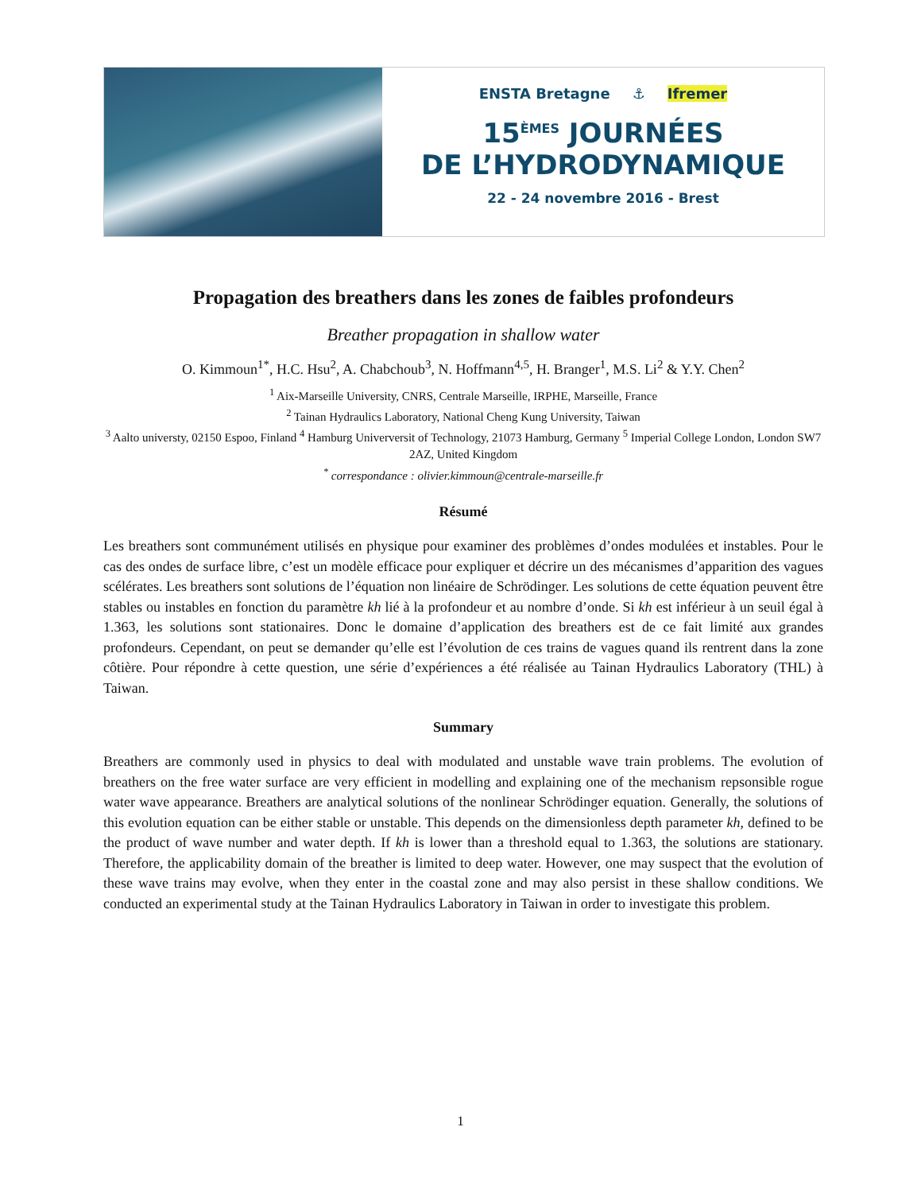ENSTA Bretagne ⚓ Ifremer
15<sup>ÈMES</sup> JOURNÉES
DE L’HYDRODYNAMIQUE
22 - 24 novembre 2016 - Brest
Propagation des breathers dans les zones de faibles profondeurs
Breather propagation in shallow water
O. Kimmoun<sup>1*</sup>, H.C. Hsu<sup>2</sup>, A. Chabchoub<sup>3</sup>, N. Hoffmann<sup>4,5</sup>, H. Branger<sup>1</sup>, M.S. Li<sup>2</sup> & Y.Y. Chen<sup>2</sup>
<sup>1</sup> Aix-Marseille University, CNRS, Centrale Marseille, IRPHE, Marseille, France
<sup>2</sup> Tainan Hydraulics Laboratory, National Cheng Kung University, Taiwan
<sup>3</sup> Aalto universty, 02150 Espoo, Finland <sup>4</sup> Hamburg Univerversit of Technology, 21073 Hamburg, Germany <sup>5</sup> Imperial College London, London SW7 2AZ, United Kingdom
<sup>*</sup> correspondance : olivier.kimmoun@centrale-marseille.fr
Résumé
Les breathers sont communément utilisés en physique pour examiner des problèmes d’ondes modulées et instables. Pour le cas des ondes de surface libre, c’est un modèle efficace pour expliquer et décrire un des mécanismes d’apparition des vagues scélérates. Les breathers sont solutions de l’équation non linéaire de Schrödinger. Les solutions de cette équation peuvent être stables ou instables en fonction du paramètre kh lié à la profondeur et au nombre d’onde. Si kh est inférieur à un seuil égal à 1.363, les solutions sont stationaires. Donc le domaine d’application des breathers est de ce fait limité aux grandes profondeurs. Cependant, on peut se demander qu’elle est l’évolution de ces trains de vagues quand ils rentrent dans la zone côtière. Pour répondre à cette question, une série d’expériences a été réalisée au Tainan Hydraulics Laboratory (THL) à Taiwan.
Summary
Breathers are commonly used in physics to deal with modulated and unstable wave train problems. The evolution of breathers on the free water surface are very efficient in modelling and explaining one of the mechanism repsonsible rogue water wave appearance. Breathers are analytical solutions of the nonlinear Schrödinger equation. Generally, the solutions of this evolution equation can be either stable or unstable. This depends on the dimensionless depth parameter kh, defined to be the product of wave number and water depth. If kh is lower than a threshold equal to 1.363, the solutions are stationary. Therefore, the applicability domain of the breather is limited to deep water. However, one may suspect that the evolution of these wave trains may evolve, when they enter in the coastal zone and may also persist in these shallow conditions. We conducted an experimental study at the Tainan Hydraulics Laboratory in Taiwan in order to investigate this problem.
1